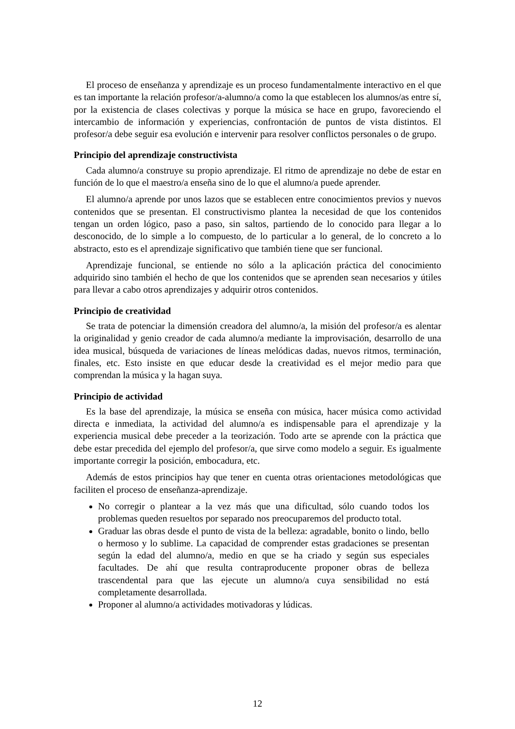El proceso de enseñanza y aprendizaje es un proceso fundamentalmente interactivo en el que es tan importante la relación profesor/a-alumno/a como la que establecen los alumnos/as entre sí, por la existencia de clases colectivas y porque la música se hace en grupo, favoreciendo el intercambio de información y experiencias, confrontación de puntos de vista distintos. El profesor/a debe seguir esa evolución e intervenir para resolver conflictos personales o de grupo.
Principio del aprendizaje constructivista
Cada alumno/a construye su propio aprendizaje. El ritmo de aprendizaje no debe de estar en función de lo que el maestro/a enseña sino de lo que el alumno/a puede aprender.
El alumno/a aprende por unos lazos que se establecen entre conocimientos previos y nuevos contenidos que se presentan. El constructivismo plantea la necesidad de que los contenidos tengan un orden lógico, paso a paso, sin saltos, partiendo de lo conocido para llegar a lo desconocido, de lo simple a lo compuesto, de lo particular a lo general, de lo concreto a lo abstracto, esto es el aprendizaje significativo que también tiene que ser funcional.
Aprendizaje funcional, se entiende no sólo a la aplicación práctica del conocimiento adquirido sino también el hecho de que los contenidos que se aprenden sean necesarios y útiles para llevar a cabo otros aprendizajes y adquirir otros contenidos.
Principio de creatividad
Se trata de potenciar la dimensión creadora del alumno/a, la misión del profesor/a es alentar la originalidad y genio creador de cada alumno/a mediante la improvisación, desarrollo de una idea musical, búsqueda de variaciones de líneas melódicas dadas, nuevos ritmos, terminación, finales, etc. Esto insiste en que educar desde la creatividad es el mejor medio para que comprendan la música y la hagan suya.
Principio de actividad
Es la base del aprendizaje, la música se enseña con música, hacer música como actividad directa e inmediata, la actividad del alumno/a es indispensable para el aprendizaje y la experiencia musical debe preceder a la teorización. Todo arte se aprende con la práctica que debe estar precedida del ejemplo del profesor/a, que sirve como modelo a seguir. Es igualmente importante corregir la posición, embocadura, etc.
Además de estos principios hay que tener en cuenta otras orientaciones metodológicas que faciliten el proceso de enseñanza-aprendizaje.
No corregir o plantear a la vez más que una dificultad, sólo cuando todos los problemas queden resueltos por separado nos preocuparemos del producto total.
Graduar las obras desde el punto de vista de la belleza: agradable, bonito o lindo, bello o hermoso y lo sublime. La capacidad de comprender estas gradaciones se presentan según la edad del alumno/a, medio en que se ha criado y según sus especiales facultades. De ahí que resulta contraproducente proponer obras de belleza trascendental para que las ejecute un alumno/a cuya sensibilidad no está completamente desarrollada.
Proponer al alumno/a actividades motivadoras y lúdicas.
12